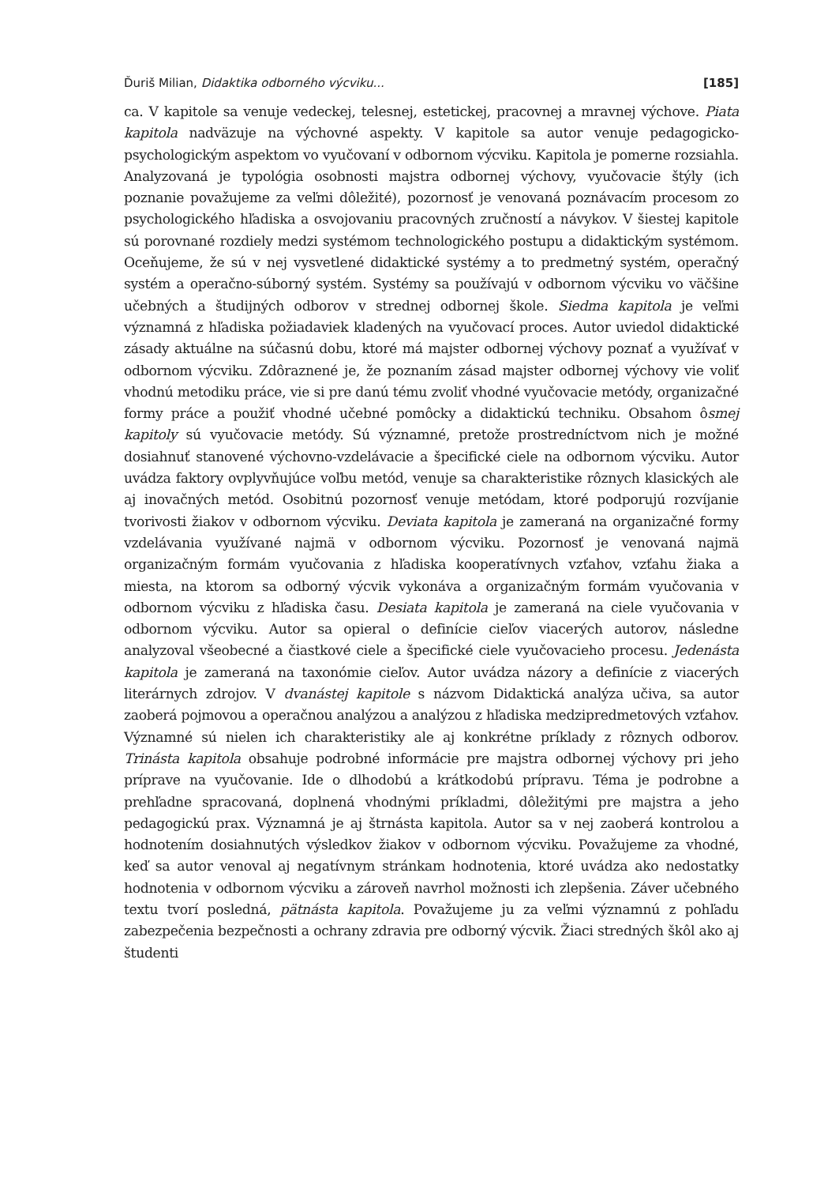Ďuriš Milian, Didaktika odborného výcviku... [185]
ca. V kapitole sa venuje vedeckej, telesnej, estetickej, pracovnej a mravnej výchove. Piata kapitola nadväzuje na výchovné aspekty. V kapitole sa autor venuje pedagogicko-psychologickým aspektom vo vyučovaní v odbornom výcviku. Kapitola je pomerne rozsiahla. Analyzovaná je typológia osobnosti majstra odbornej výchovy, vyučovacie štýly (ich poznanie považujeme za veľmi dôležité), pozornosť je venovaná poznávacím procesom zo psychologického hľadiska a osvojovaniu pracovných zručností a návykov. V šiestej kapitole sú porovnané rozdiely medzi systémom technologického postupu a didaktickým systémom. Oceňujeme, že sú v nej vysvetlené didaktické systémy a to predmetný systém, operačný systém a operačno-súborný systém. Systémy sa používajú v odbornom výcviku vo väčšine učebných a študijných odborov v strednej odbornej škole. Siedma kapitola je veľmi významná z hľadiska požiadaviek kladených na vyučovací proces. Autor uviedol didaktické zásady aktuálne na súčasnú dobu, ktoré má majster odbornej výchovy poznať a využívať v odbornom výcviku. Zdôraznené je, že poznaním zásad majster odbornej výchovy vie voliť vhodnú metodiku práce, vie si pre danú tému zvoliť vhodné vyučovacie metódy, organizačné formy práce a použiť vhodné učebné pomôcky a didaktickú techniku. Obsahom ôsmej kapitoly sú vyučovacie metódy. Sú významné, pretože prostredníctvom nich je možné dosiahnuť stanovené výchovno-vzdelávacie a špecifické ciele na odbornom výcviku. Autor uvádza faktory ovplyvňujúce voľbu metód, venuje sa charakteristike rôznych klasických ale aj inovačných metód. Osobitnú pozornosť venuje metódam, ktoré podporujú rozvíjanie tvorivosti žiakov v odbornom výcviku. Deviata kapitola je zameraná na organizačné formy vzdelávania využívané najmä v odbornom výcviku. Pozornosť je venovaná najmä organizačným formám vyučovania z hľadiska kooperatívnych vzťahov, vzťahu žiaka a miesta, na ktorom sa odborný výcvik vykonáva a organizačným formám vyučovania v odbornom výcviku z hľadiska času. Desiata kapitola je zameraná na ciele vyučovania v odbornom výcviku. Autor sa opieral o definície cieľov viacerých autorov, následne analyzoval všeobecné a čiastkové ciele a špecifické ciele vyučovacieho procesu. Jedenásta kapitola je zameraná na taxonómie cieľov. Autor uvádza názory a definície z viacerých literárnych zdrojov. V dvanástej kapitole s názvom Didaktická analýza učiva, sa autor zaoberá pojmovou a operačnou analýzou a analýzou z hľadiska medzipredmetových vzťahov. Významné sú nielen ich charakteristiky ale aj konkrétne príklady z rôznych odborov. Trinásta kapitola obsahuje podrobné informácie pre majstra odbornej výchovy pri jeho príprave na vyučovanie. Ide o dlhodobú a krátkodobú prípravu. Téma je podrobne a prehľadne spracovaná, doplnená vhodnými príkladmi, dôležitými pre majstra a jeho pedagogickú prax. Významná je aj štrnásta kapitola. Autor sa v nej zaoberá kontrolou a hodnotením dosiahnutých výsledkov žiakov v odbornom výcviku. Považujeme za vhodné, keď sa autor venoval aj negatívnym stránkam hodnotenia, ktoré uvádza ako nedostatky hodnotenia v odbornom výcviku a zároveň navrhol možnosti ich zlepšenia. Záver učebného textu tvorí posledná, pätnásta kapitola. Považujeme ju za veľmi významnú z pohľadu zabezpečenia bezpečnosti a ochrany zdravia pre odborný výcvik. Žiaci stredných škôl ako aj študenti